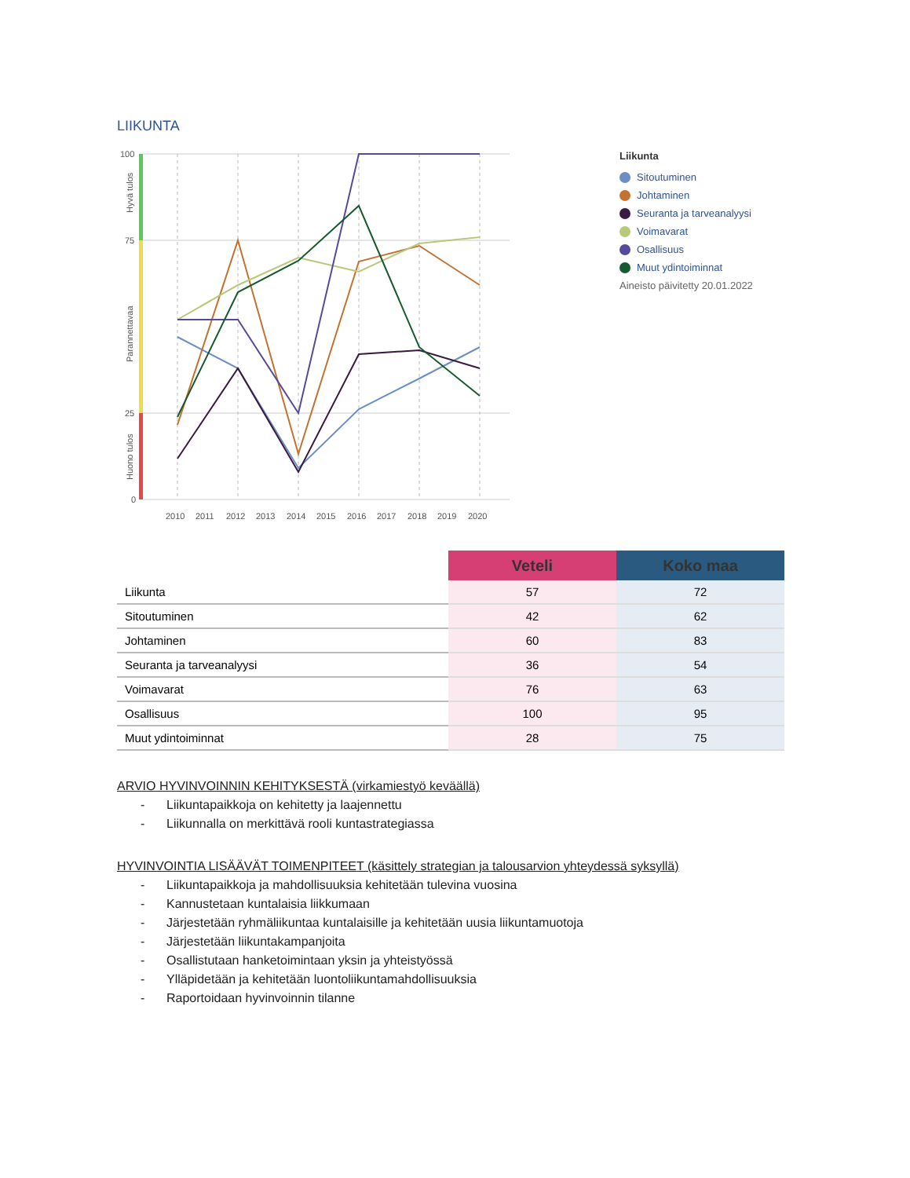LIIKUNTA
100
75
25
0
2010
2011
2012
2013
2014
2015
2016
2017
2018
2019
2020
Hyvä tulos
Parannettavaa
Huono tulos
Liikunta
Sitoutuminen
Johtaminen
Seuranta ja tarveanalyysi
Voimavarat
Osallisuus
Muut ydintoiminnat
Aineisto päivitetty 20.01.2022
| | Veteli | Koko maa |
| --- | --- | --- |
| Liikunta | 57 | 72 |
| Sitoutuminen | 42 | 62 |
| Johtaminen | 60 | 83 |
| Seuranta ja tarveanalyysi | 36 | 54 |
| Voimavarat | 76 | 63 |
| Osallisuus | 100 | 95 |
| Muut ydintoiminnat | 28 | 75 |
ARVIO HYVINVOINNIN KEHITYKSESTÄ (virkamiestyö keväällä)
- Liikuntapaikkoja on kehitetty ja laajennettu
- Liikunnalla on merkittävä rooli kuntastrategiassa
HYVINVOINTIA LISÄÄVÄT TOIMENPITEET (käsittely strategian ja talousarvion yhteydessä syksyllä)
- Liikuntapaikkoja ja mahdollisuuksia kehitetään tulevina vuosina
- Kannustetaan kuntalaisia liikkumaan
- Järjestetään ryhmäliikuntaa kuntalaisille ja kehitetään uusia liikuntamuotoja
- Järjestetään liikuntakampanjoita
- Osallistutaan hanketoimintaan yksin ja yhteistyössä
- Ylläpidetään ja kehitetään luontoliikuntamahdollisuuksia
- Raportoidaan hyvinvoinnin tilanne